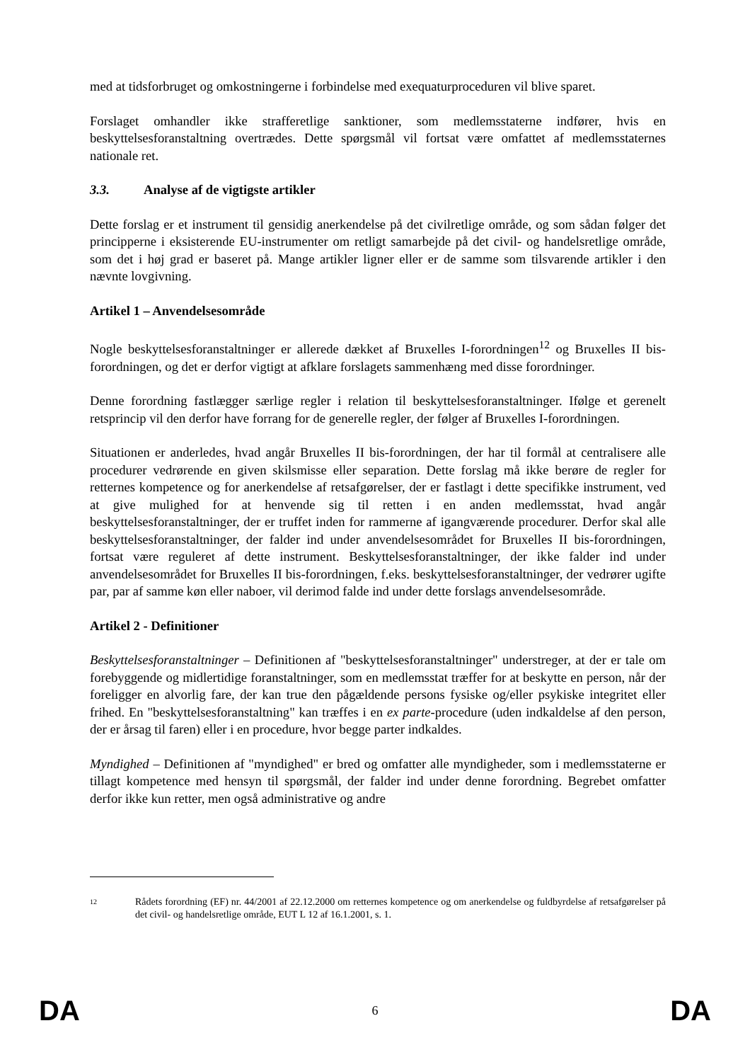med at tidsforbruget og omkostningerne i forbindelse med exequaturproceduren vil blive sparet.
Forslaget omhandler ikke strafferetlige sanktioner, som medlemsstaterne indfører, hvis en beskyttelsesforanstaltning overtrædes. Dette spørgsmål vil fortsat være omfattet af medlemsstaternes nationale ret.
3.3. Analyse af de vigtigste artikler
Dette forslag er et instrument til gensidig anerkendelse på det civilretlige område, og som sådan følger det principperne i eksisterende EU-instrumenter om retligt samarbejde på det civil- og handelsretlige område, som det i høj grad er baseret på. Mange artikler ligner eller er de samme som tilsvarende artikler i den nævnte lovgivning.
Artikel 1 – Anvendelsesområde
Nogle beskyttelsesforanstaltninger er allerede dækket af Bruxelles I-forordningen<sup>12</sup> og Bruxelles II bis-forordningen, og det er derfor vigtigt at afklare forslagets sammenhæng med disse forordninger.
Denne forordning fastlægger særlige regler i relation til beskyttelsesforanstaltninger. Ifølge et gerenelt retsprincip vil den derfor have forrang for de generelle regler, der følger af Bruxelles I-forordningen.
Situationen er anderledes, hvad angår Bruxelles II bis-forordningen, der har til formål at centralisere alle procedurer vedrørende en given skilsmisse eller separation. Dette forslag må ikke berøre de regler for retternes kompetence og for anerkendelse af retsafgørelser, der er fastlagt i dette specifikke instrument, ved at give mulighed for at henvende sig til retten i en anden medlemsstat, hvad angår beskyttelsesforanstaltninger, der er truffet inden for rammerne af igangværende procedurer. Derfor skal alle beskyttelsesforanstaltninger, der falder ind under anvendelsesområdet for Bruxelles II bis-forordningen, fortsat være reguleret af dette instrument. Beskyttelsesforanstaltninger, der ikke falder ind under anvendelsesområdet for Bruxelles II bis-forordningen, f.eks. beskyttelsesforanstaltninger, der vedrører ugifte par, par af samme køn eller naboer, vil derimod falde ind under dette forslags anvendelsesområde.
Artikel 2 - Definitioner
Beskyttelsesforanstaltninger – Definitionen af "beskyttelsesforanstaltninger" understreger, at der er tale om forebyggende og midlertidige foranstaltninger, som en medlemsstat træffer for at beskytte en person, når der foreligger en alvorlig fare, der kan true den pågældende persons fysiske og/eller psykiske integritet eller frihed. En "beskyttelsesforanstaltning" kan træffes i en ex parte-procedure (uden indkaldelse af den person, der er årsag til faren) eller i en procedure, hvor begge parter indkaldes.
Myndighed – Definitionen af "myndighed" er bred og omfatter alle myndigheder, som i medlemsstaterne er tillagt kompetence med hensyn til spørgsmål, der falder ind under denne forordning. Begrebet omfatter derfor ikke kun retter, men også administrative og andre
12
Rådets forordning (EF) nr. 44/2001 af 22.12.2000 om retternes kompetence og om anerkendelse og fuldbyrdelse af retsafgørelser på det civil- og handelsretlige område, EUT L 12 af 16.1.2001, s. 1.
DA 6 DA